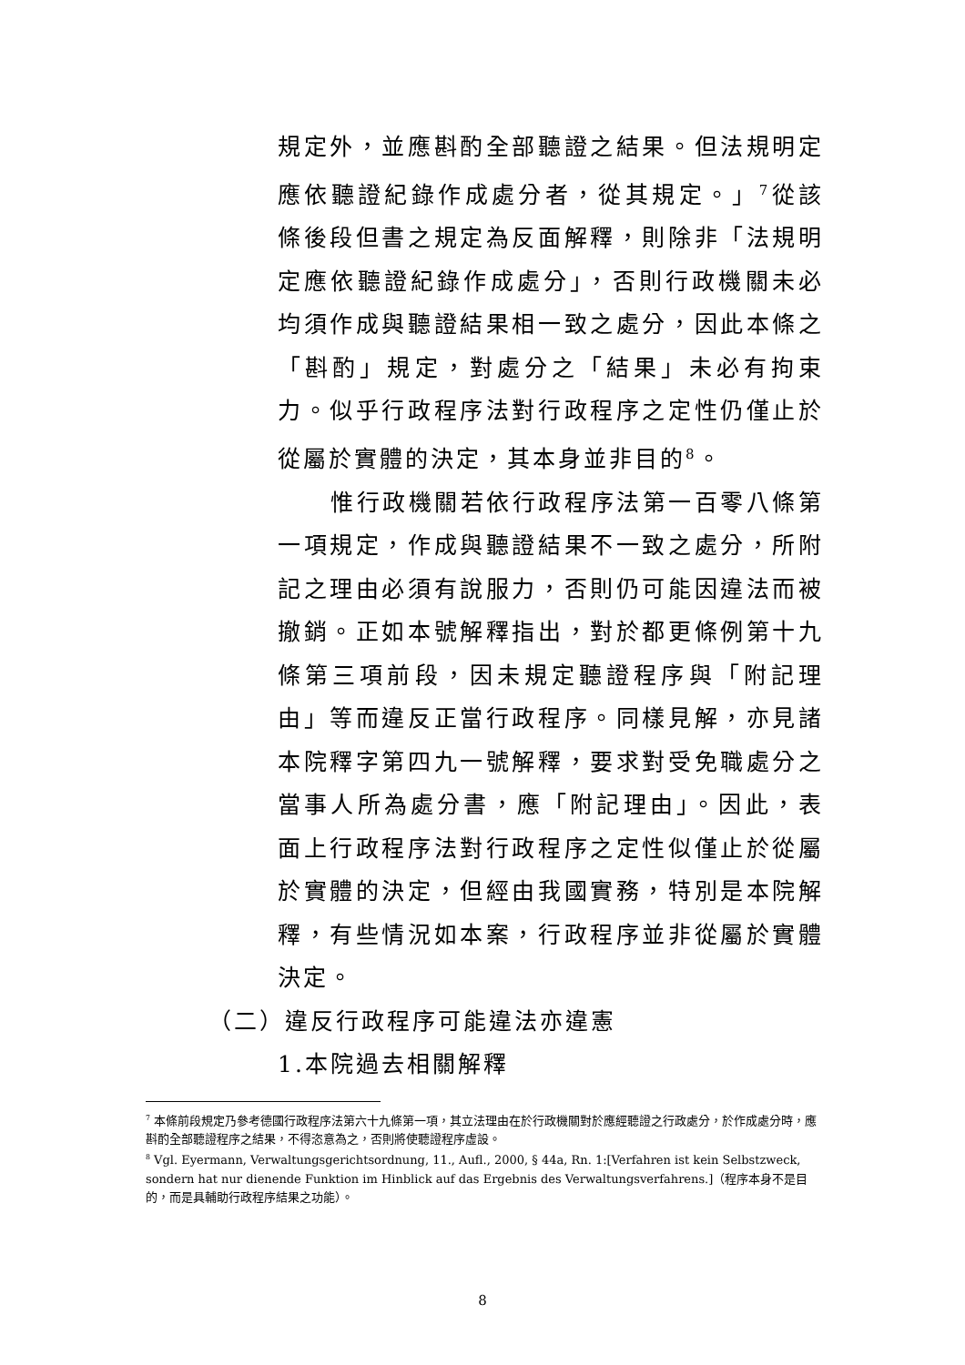規定外，並應斟酌全部聽證之結果。但法規明定應依聽證紀錄作成處分者，從其規定。」<sup>7</sup>從該條後段但書之規定為反面解釋，則除非「法規明定應依聽證紀錄作成處分」，否則行政機關未必均須作成與聽證結果相一致之處分，因此本條之「斟酌」規定，對處分之「結果」未必有拘束力。似乎行政程序法對行政程序之定性仍僅止於從屬於實體的決定，其本身並非目的<sup>8</sup>。
惟行政機關若依行政程序法第一百零八條第一項規定，作成與聽證結果不一致之處分，所附記之理由必須有說服力，否則仍可能因違法而被撤銷。正如本號解釋指出，對於都更條例第十九條第三項前段，因未規定聽證程序與「附記理由」等而違反正當行政程序。同樣見解，亦見諸本院釋字第四九一號解釋，要求對受免職處分之當事人所為處分書，應「附記理由」。因此，表面上行政程序法對行政程序之定性似僅止於從屬於實體的決定，但經由我國實務，特別是本院解釋，有些情況如本案，行政程序並非從屬於實體決定。
（二）違反行政程序可能違法亦違憲
1.本院過去相關解釋
<sup>7</sup> 本條前段規定乃參考德國行政程序法第六十九條第一項，其立法理由在於行政機關對於應經聽證之行政處分，於作成處分時，應斟酌全部聽證程序之結果，不得恣意為之，否則將使聽證程序虛設。
<sup>8</sup> Vgl. Eyermann, Verwaltungsgerichtsordnung, 11., Aufl., 2000, § 44a, Rn. 1:[Verfahren ist kein Selbstzweck, sondern hat nur dienende Funktion im Hinblick auf das Ergebnis des Verwaltungsverfahrens.]（程序本身不是目的，而是具輔助行政程序結果之功能）。
8